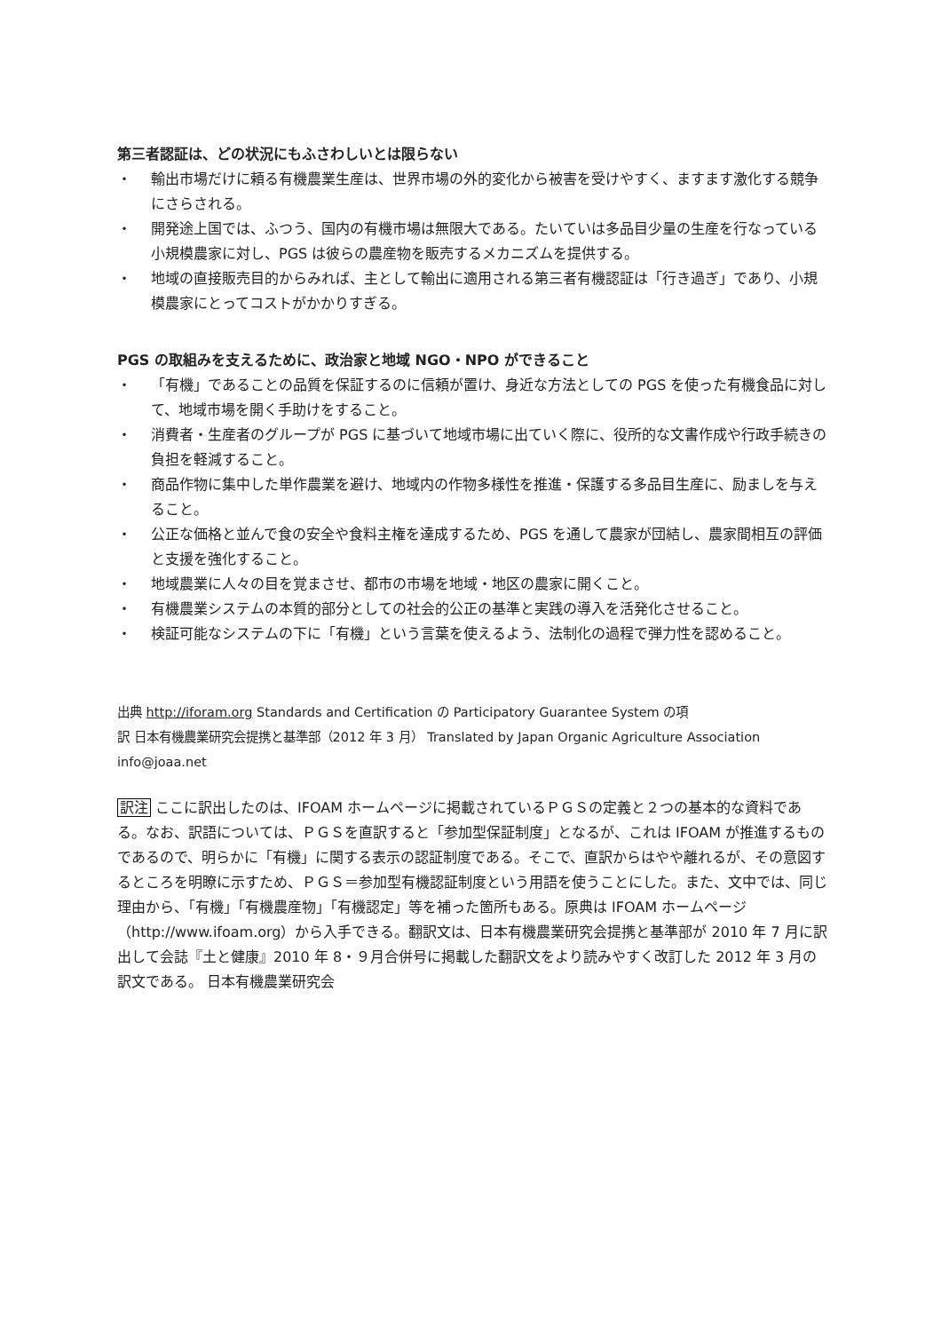第三者認証は、どの状況にもふさわしいとは限らない
・ 輸出市場だけに頼る有機農業生産は、世界市場の外的変化から被害を受けやすく、ますます激化する競争にさらされる。
・ 開発途上国では、ふつう、国内の有機市場は無限大である。たいていは多品目少量の生産を行なっている小規模農家に対し、PGS は彼らの農産物を販売するメカニズムを提供する。
・ 地域の直接販売目的からみれば、主として輸出に適用される第三者有機認証は「行き過ぎ」であり、小規模農家にとってコストがかかりすぎる。
PGS の取組みを支えるために、政治家と地域 NGO・NPO ができること
・ 「有機」であることの品質を保証するのに信頼が置け、身近な方法としての PGS を使った有機食品に対して、地域市場を開く手助けをすること。
・ 消費者・生産者のグループが PGS に基づいて地域市場に出ていく際に、役所的な文書作成や行政手続きの負担を軽減すること。
・ 商品作物に集中した単作農業を避け、地域内の作物多様性を推進・保護する多品目生産に、励ましを与えること。
・ 公正な価格と並んで食の安全や食料主権を達成するため、PGS を通して農家が団結し、農家間相互の評価と支援を強化すること。
・ 地域農業に人々の目を覚まさせ、都市の市場を地域・地区の農家に開くこと。
・ 有機農業システムの本質的部分としての社会的公正の基準と実践の導入を活発化させること。
・ 検証可能なシステムの下に「有機」という言葉を使えるよう、法制化の過程で弾力性を認めること。
出典 http://iforam.org Standards and Certification の Participatory Guarantee System の項
訳 日本有機農業研究会提携と基準部（2012 年 3 月） Translated by Japan Organic Agriculture Association info@joaa.net
訳注 ここに訳出したのは、IFOAM ホームページに掲載されているＰＧＳの定義と２つの基本的な資料である。なお、訳語については、ＰＧＳを直訳すると「参加型保証制度」となるが、これは IFOAM が推進するものであるので、明らかに「有機」に関する表示の認証制度である。そこで、直訳からはやや離れるが、その意図するところを明瞭に示すため、ＰＧＳ＝参加型有機認証制度という用語を使うことにした。また、文中では、同じ理由から、「有機」「有機農産物」「有機認定」等を補った箇所もある。原典は IFOAM ホームページ（http://www.ifoam.org）から入手できる。翻訳文は、日本有機農業研究会提携と基準部が 2010 年 7 月に訳出して会誌『土と健康』2010 年 8・９月合併号に掲載した翻訳文をより読みやすく改訂した 2012 年 3 月の訳文である。 日本有機農業研究会